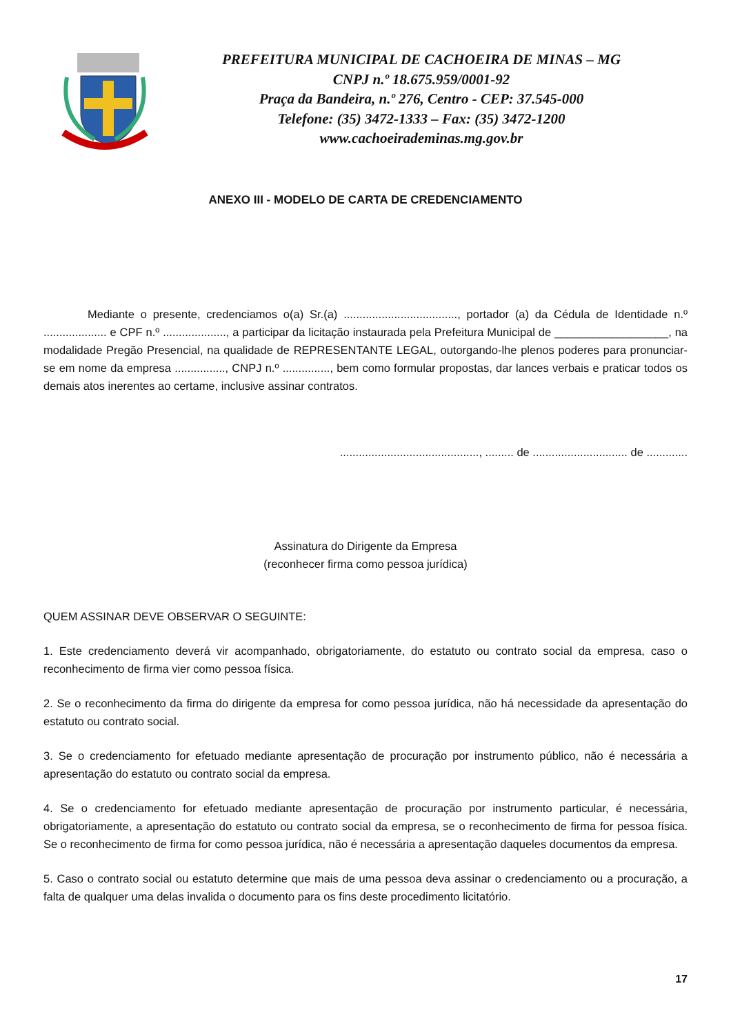PREFEITURA MUNICIPAL DE CACHOEIRA DE MINAS – MG
CNPJ n.º 18.675.959/0001-92
Praça da Bandeira, n.º 276, Centro - CEP: 37.545-000
Telefone: (35) 3472-1333 – Fax: (35) 3472-1200
www.cachoeirademinas.mg.gov.br
ANEXO III - MODELO DE CARTA DE CREDENCIAMENTO
Mediante o presente, credenciamos o(a) Sr.(a) ...................................., portador (a) da Cédula de Identidade n.º .................... e CPF n.º ...................., a participar da licitação instaurada pela Prefeitura Municipal de __________________, na modalidade Pregão Presencial, na qualidade de REPRESENTANTE LEGAL, outorgando-lhe plenos poderes para pronunciar-se em nome da empresa ................, CNPJ n.º ..............., bem como formular propostas, dar lances verbais e praticar todos os demais atos inerentes ao certame, inclusive assinar contratos.
............................................, ......... de .............................. de .............
Assinatura do Dirigente da Empresa
(reconhecer firma como pessoa jurídica)
QUEM ASSINAR DEVE OBSERVAR O SEGUINTE:
1. Este credenciamento deverá vir acompanhado, obrigatoriamente, do estatuto ou contrato social da empresa, caso o reconhecimento de firma vier como pessoa física.
2. Se o reconhecimento da firma do dirigente da empresa for como pessoa jurídica, não há necessidade da apresentação do estatuto ou contrato social.
3. Se o credenciamento for efetuado mediante apresentação de procuração por instrumento público, não é necessária a apresentação do estatuto ou contrato social da empresa.
4. Se o credenciamento for efetuado mediante apresentação de procuração por instrumento particular, é necessária, obrigatoriamente, a apresentação do estatuto ou contrato social da empresa, se o reconhecimento de firma for pessoa física. Se o reconhecimento de firma for como pessoa jurídica, não é necessária a apresentação daqueles documentos da empresa.
5. Caso o contrato social ou estatuto determine que mais de uma pessoa deva assinar o credenciamento ou a procuração, a falta de qualquer uma delas invalida o documento para os fins deste procedimento licitatório.
17